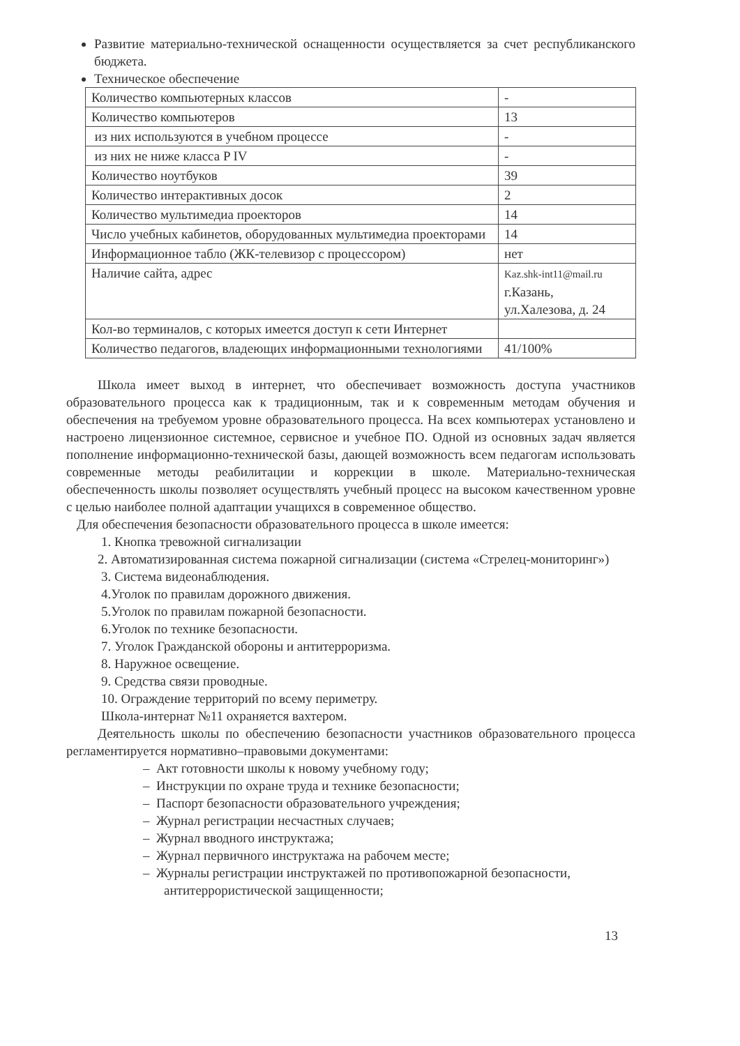Развитие материально-технической оснащенности осуществляется за счет республиканского бюджета.
Техническое обеспечение
| Количество компьютерных классов | - |
| Количество компьютеров | 13 |
| из них используются в учебном процессе | - |
| из них не ниже класса P IV | - |
| Количество ноутбуков | 39 |
| Количество интерактивных досок | 2 |
| Количество мультимедиа проекторов | 14 |
| Число учебных кабинетов, оборудованных мультимедиа проекторами | 14 |
| Информационное табло (ЖК-телевизор с процессором) | нет |
| Наличие сайта, адрес | Kaz.shk-int11@mail.ru г.Казань, ул.Халезова, д. 24 |
| Кол-во терминалов, с которых имеется доступ к сети Интернет | |
| Количество педагогов, владеющих информационными технологиями | 41/100% |
Школа имеет выход в интернет, что обеспечивает возможность доступа участников образовательного процесса как к традиционным, так и к современным методам обучения и обеспечения на требуемом уровне образовательного процесса. На всех компьютерах установлено и настроено лицензионное системное, сервисное и учебное ПО. Одной из основных задач является пополнение информационно-технической базы, дающей возможность всем педагогам использовать современные методы реабилитации и коррекции в школе. Материально-техническая обеспеченность школы позволяет осуществлять учебный процесс на высоком качественном уровне с целью наиболее полной адаптации учащихся в современное общество.
Для обеспечения безопасности образовательного процесса в школе имеется:
1. Кнопка тревожной сигнализации
2. Автоматизированная система пожарной сигнализации (система «Стрелец-мониторинг»)
3. Система видеонаблюдения.
4.Уголок по правилам дорожного движения.
5.Уголок по правилам пожарной безопасности.
6.Уголок по технике безопасности.
7. Уголок Гражданской обороны и антитерроризма.
8. Наружное освещение.
9. Средства связи проводные.
10. Ограждение территорий по всему периметру.
Школа-интернат №11 охраняется вахтером.
Деятельность школы по обеспечению безопасности участников образовательного процесса регламентируется нормативно–правовыми документами:
– Акт готовности школы к новому учебному году;
– Инструкции по охране труда и технике безопасности;
– Паспорт безопасности образовательного учреждения;
– Журнал регистрации несчастных случаев;
– Журнал вводного инструктажа;
– Журнал первичного инструктажа на рабочем месте;
– Журналы регистрации инструктажей по противопожарной безопасности, антитеррористической защищенности;
13